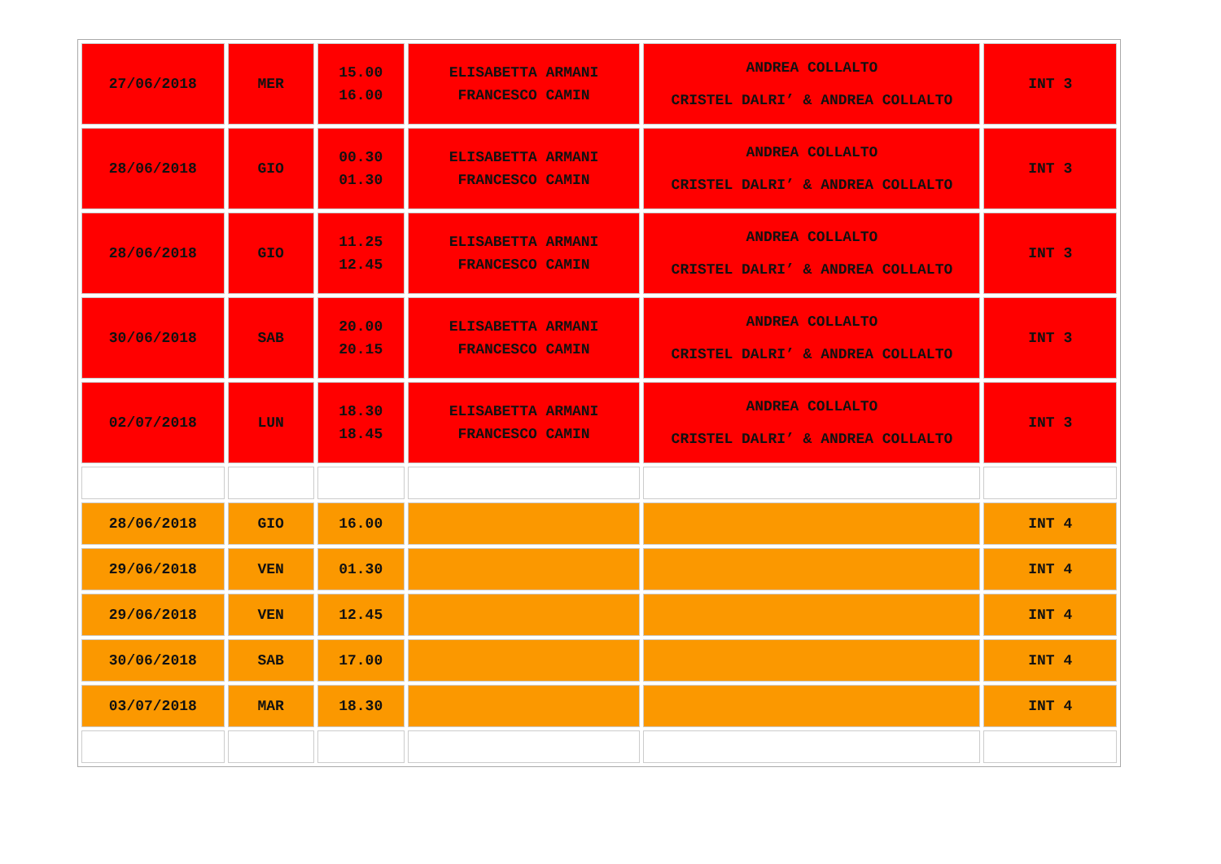| 27/06/2018 | MER | 15.00 16.00 | ELISABETTA ARMANI FRANCESCO CAMIN | ANDREA COLLALTO CRISTEL DALRI’ & ANDREA COLLALTO | INT 3 |
| 28/06/2018 | GIO | 00.30 01.30 | ELISABETTA ARMANI FRANCESCO CAMIN | ANDREA COLLALTO CRISTEL DALRI’ & ANDREA COLLALTO | INT 3 |
| 28/06/2018 | GIO | 11.25 12.45 | ELISABETTA ARMANI FRANCESCO CAMIN | ANDREA COLLALTO CRISTEL DALRI’ & ANDREA COLLALTO | INT 3 |
| 30/06/2018 | SAB | 20.00 20.15 | ELISABETTA ARMANI FRANCESCO CAMIN | ANDREA COLLALTO CRISTEL DALRI’ & ANDREA COLLALTO | INT 3 |
| 02/07/2018 | LUN | 18.30 18.45 | ELISABETTA ARMANI FRANCESCO CAMIN | ANDREA COLLALTO CRISTEL DALRI’ & ANDREA COLLALTO | INT 3 |
| 28/06/2018 | GIO | 16.00 | | | INT 4 |
| 29/06/2018 | VEN | 01.30 | | | INT 4 |
| 29/06/2018 | VEN | 12.45 | | | INT 4 |
| 30/06/2018 | SAB | 17.00 | | | INT 4 |
| 03/07/2018 | MAR | 18.30 | | | INT 4 |